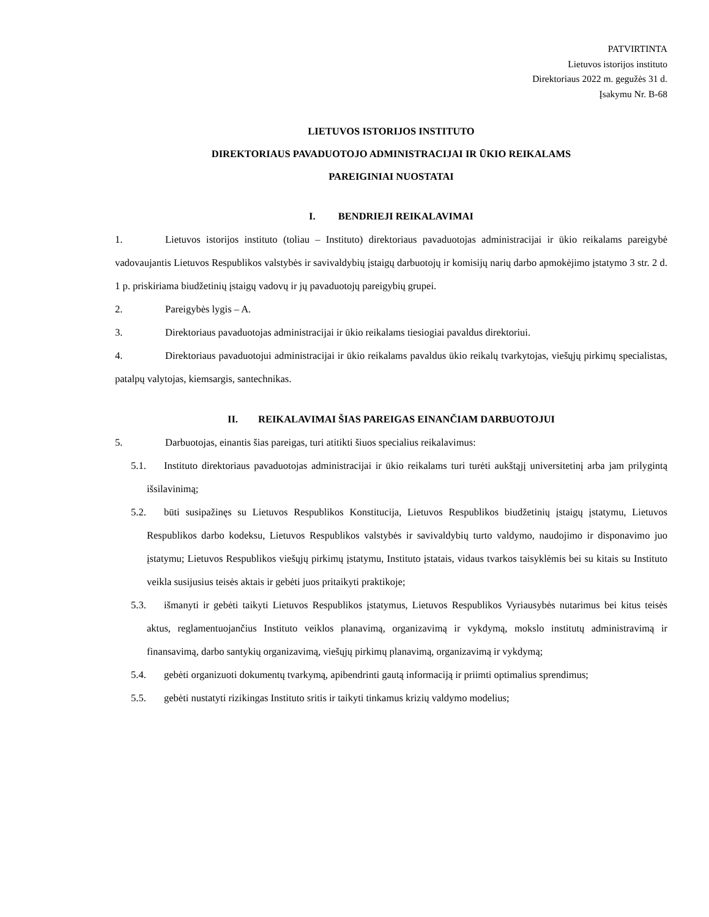PATVIRTINTA
Lietuvos istorijos instituto
Direktoriaus 2022 m. gegužės 31 d.
Įsakymu Nr. B-68
LIETUVOS ISTORIJOS INSTITUTO
DIREKTORIAUS PAVADUOTOJO ADMINISTRACIJAI IR ŪKIO REIKALAMS
PAREIGINIAI NUOSTATAI
I. BENDRIEJI REIKALAVIMAI
1. Lietuvos istorijos instituto (toliau – Instituto) direktoriaus pavaduotojas administracijai ir ūkio reikalams pareigybė vadovaujantis Lietuvos Respublikos valstybės ir savivaldybių įstaigų darbuotojų ir komisijų narių darbo apmokėjimo įstatymo 3 str. 2 d. 1 p. priskiriama biudžetinių įstaigų vadovų ir jų pavaduotojų pareigybių grupei.
2. Pareigybės lygis – A.
3. Direktoriaus pavaduotojas administracijai ir ūkio reikalams tiesiogiai pavaldus direktoriui.
4. Direktoriaus pavaduotojui administracijai ir ūkio reikalams pavaldus ūkio reikalų tvarkytojas, viešųjų pirkimų specialistas, patalpų valytojas, kiemsargis, santechnikas.
II. REIKALAVIMAI ŠIAS PAREIGAS EINANČIAM DARBUOTOJUI
5. Darbuotojas, einantis šias pareigas, turi atitikti šiuos specialius reikalavimus:
5.1. Instituto direktoriaus pavaduotojas administracijai ir ūkio reikalams turi turėti aukštąjį universitetinį arba jam prilygintą išsilavinimą;
5.2. būti susipažinęs su Lietuvos Respublikos Konstitucija, Lietuvos Respublikos biudžetinių įstaigų įstatymu, Lietuvos Respublikos darbo kodeksu, Lietuvos Respublikos valstybės ir savivaldybių turto valdymo, naudojimo ir disponavimo juo įstatymu; Lietuvos Respublikos viešųjų pirkimų įstatymu, Instituto įstatais, vidaus tvarkos taisyklėmis bei su kitais su Instituto veikla susijusius teisės aktais ir gebėti juos pritaikyti praktikoje;
5.3. išmanyti ir gebėti taikyti Lietuvos Respublikos įstatymus, Lietuvos Respublikos Vyriausybės nutarimus bei kitus teisės aktus, reglamentuojančius Instituto veiklos planavimą, organizavimą ir vykdymą, mokslo institutų administravimą ir finansavimą, darbo santykių organizavimą, viešųjų pirkimų planavimą, organizavimą ir vykdymą;
5.4. gebėti organizuoti dokumentų tvarkymą, apibendrinti gautą informaciją ir priimti optimalius sprendimus;
5.5. gebėti nustatyti rizikingas Instituto sritis ir taikyti tinkamus krizių valdymo modelius;